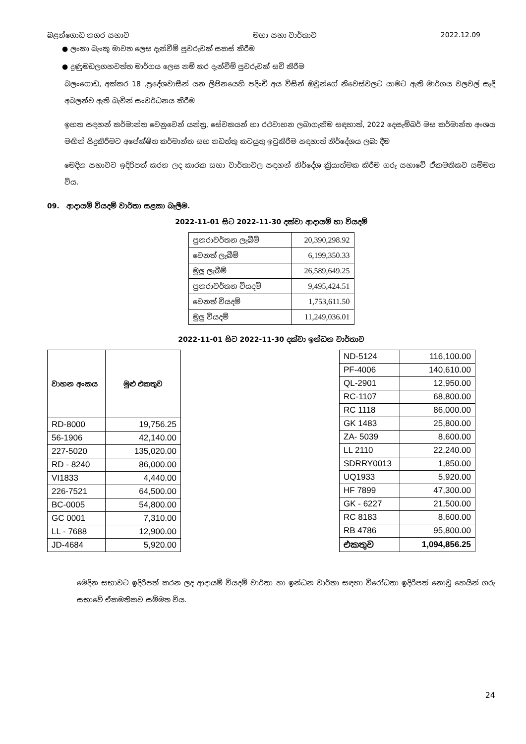බළන්ගොඩ නගර සභාව මහා සභා වාර්තාව 2022.12.09
● ලංකා බැංකු මාවත ලෙස දැන්වීම් පුවරුවක් සකස් කිරීම
● දුණුමඩලගහවත්ත මාර්ගය ලෙස නම් කර දැන්වීම් පුවරුවක් සවි කිරීම
බලංගොඩ, අක්කර 18 ,ප්‍රදේශවාසීන් යන ලිපිනයෙහි පදිංචි අය විසින් ඔවුන්ගේ නිවෙස්වලට යාමට ඇති මාර්ගය වලවල් සෑදී අබලන්ව ඇති බැවින් සංවර්ධනය කිරීම
ඉහත සඳහන් කර්මාන්ත වෙනුවෙන් යන්ත්‍ර, සේවකයන් හා රථවාහන ලබාගැනීම සඳහාත්, 2022 දෙසැම්බර් මස කර්මාන්ත අංශය මඟින් සිදුකිරීමට අපේක්ෂිත කර්මාන්ත සහ නඩත්තු කටයුතු ඉටුකිරීම සඳහාත් නිර්දේශය ලබා දීම
මෙදින සභාවට ඉදිරිපත් කරන ලද කාරක සභා වාර්තාවල සඳහන් නිර්දේශ ක්‍රියාත්මක කිරීම ගරු සභාවේ ඒකමතිකව සම්මත විය.
09. ආදායම් වියදම් වාර්තා සළකා බැලීම.
2022-11-01 සිට 2022-11-30 දක්වා ආදායම් හා වියදම්
| පුනරාවර්තන ලැබීම් | 20,390,298.92 |
| වෙනත් ලැබීම් | 6,199,350.33 |
| මුලු ලැබීම් | 26,589,649.25 |
| පුනරාවර්තන වියදම් | 9,495,424.51 |
| වෙනත් වියදම් | 1,753,611.50 |
| මුලු වියදම් | 11,249,036.01 |
2022-11-01 සිට 2022-11-30 දක්වා ඉන්ධන වාර්තාව
| වාහන අංකය | මුළු එකතුව |
| --- | --- |
| RD-8000 | 19,756.25 |
| 56-1906 | 42,140.00 |
| 227-5020 | 135,020.00 |
| RD - 8240 | 86,000.00 |
| VI1833 | 4,440.00 |
| 226-7521 | 64,500.00 |
| BC-0005 | 54,800.00 |
| GC 0001 | 7,310.00 |
| LL - 7688 | 12,900.00 |
| JD-4684 | 5,920.00 |
| ND-5124 | 116,100.00 |
| PF-4006 | 140,610.00 |
| QL-2901 | 12,950.00 |
| RC-1107 | 68,800.00 |
| RC 1118 | 86,000.00 |
| GK 1483 | 25,800.00 |
| ZA- 5039 | 8,600.00 |
| LL 2110 | 22,240.00 |
| SDRRY0013 | 1,850.00 |
| UQ1933 | 5,920.00 |
| HF 7899 | 47,300.00 |
| GK - 6227 | 21,500.00 |
| RC 8183 | 8,600.00 |
| RB 4786 | 95,800.00 |
| එකතුව | 1,094,856.25 |
මෙදින සභාවට ඉදිරිපත් කරන ලද ආදායම් වියදම් වාර්තා හා ඉන්ධන වාර්තා සඳහා විරෝධතා ඉදිරිපත් නොවූ හෙයින් ගරු සභාවේ ඒකමතිකව සම්මත විය.
24